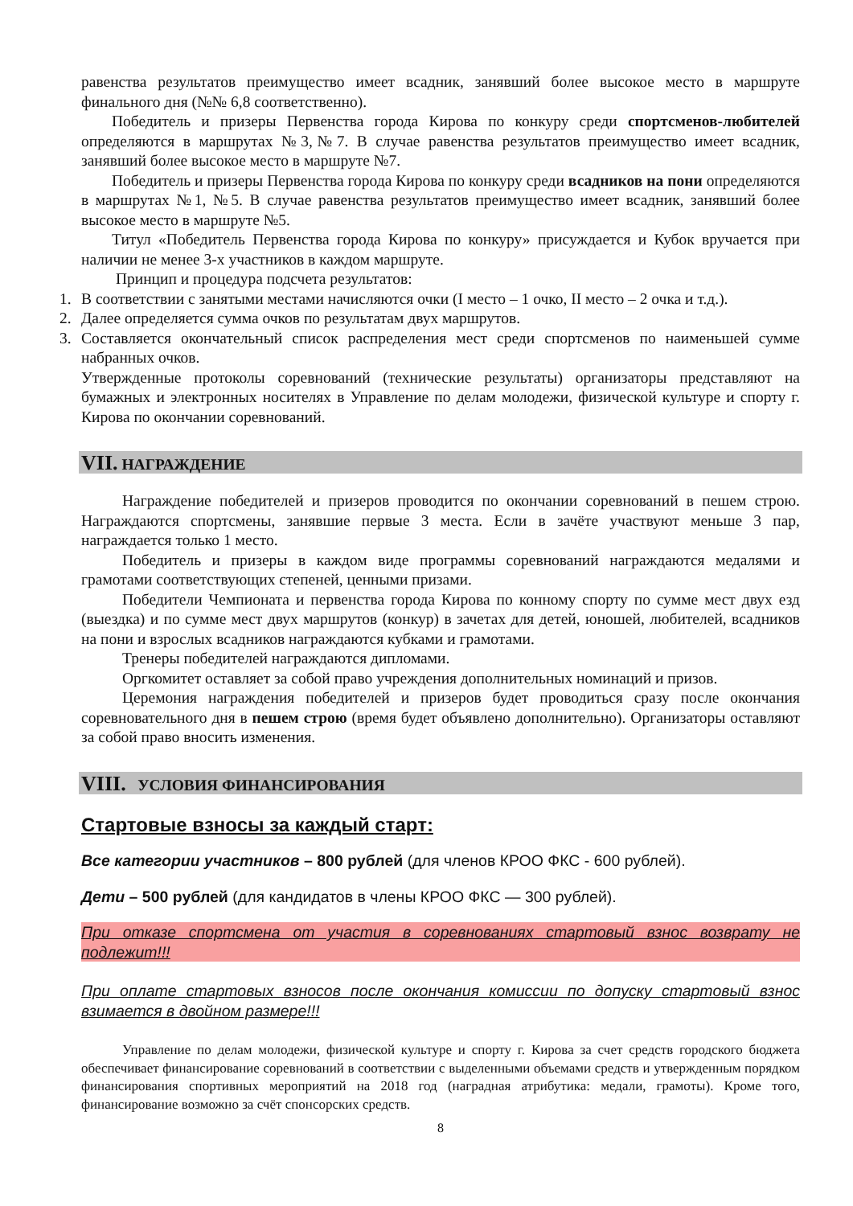равенства результатов преимущество имеет всадник, занявший более высокое место в маршруте финального дня (№№ 6,8 соответственно).
Победитель и призеры Первенства города Кирова по конкуру среди спортсменов-любителей определяются в маршрутах №3,№7. В случае равенства результатов преимущество имеет всадник, занявший более высокое место в маршруте №7.
Победитель и призеры Первенства города Кирова по конкуру среди всадников на пони определяются в маршрутах №1, №5. В случае равенства результатов преимущество имеет всадник, занявший более высокое место в маршруте №5.
Титул «Победитель Первенства города Кирова по конкуру» присуждается и Кубок вручается при наличии не менее 3-х участников в каждом маршруте.
Принцип и процедура подсчета результатов:
1. В соответствии с занятыми местами начисляются очки (I место – 1 очко, II место – 2 очка и т.д.).
2. Далее определяется сумма очков по результатам двух маршрутов.
3. Составляется окончательный список распределения мест среди спортсменов по наименьшей сумме набранных очков.
Утвержденные протоколы соревнований (технические результаты) организаторы представляют на бумажных и электронных носителях в Управление по делам молодежи, физической культуре и спорту г. Кирова по окончании соревнований.
VII. НАГРАЖДЕНИЕ
Награждение победителей и призеров проводится по окончании соревнований в пешем строю. Награждаются спортсмены, занявшие первые 3 места. Если в зачёте участвуют меньше 3 пар, награждается только 1 место.
Победитель и призеры в каждом виде программы соревнований награждаются медалями и грамотами соответствующих степеней, ценными призами.
Победители Чемпионата и первенства города Кирова по конному спорту по сумме мест двух езд (выездка) и по сумме мест двух маршрутов (конкур) в зачетах для детей, юношей, любителей, всадников на пони и взрослых всадников награждаются кубками и грамотами.
Тренеры победителей награждаются дипломами.
Оргкомитет оставляет за собой право учреждения дополнительных номинаций и призов.
Церемония награждения победителей и призеров будет проводиться сразу после окончания соревновательного дня в пешем строю (время будет объявлено дополнительно). Организаторы оставляют за собой право вносить изменения.
VIII. УСЛОВИЯ ФИНАНСИРОВАНИЯ
Стартовые взносы за каждый старт:
Все категории участников – 800 рублей (для членов КРОО ФКС - 600 рублей).
Дети – 500 рублей (для кандидатов в члены КРОО ФКС — 300 рублей).
При отказе спортсмена от участия в соревнованиях стартовый взнос возврату не подлежит!!!
При оплате стартовых взносов после окончания комиссии по допуску стартовый взнос взимается в двойном размере!!!
Управление по делам молодежи, физической культуре и спорту г. Кирова за счет средств городского бюджета обеспечивает финансирование соревнований в соответствии с выделенными объемами средств и утвержденным порядком финансирования спортивных мероприятий на 2018 год (наградная атрибутика: медали, грамоты). Кроме того, финансирование возможно за счёт спонсорских средств.
8